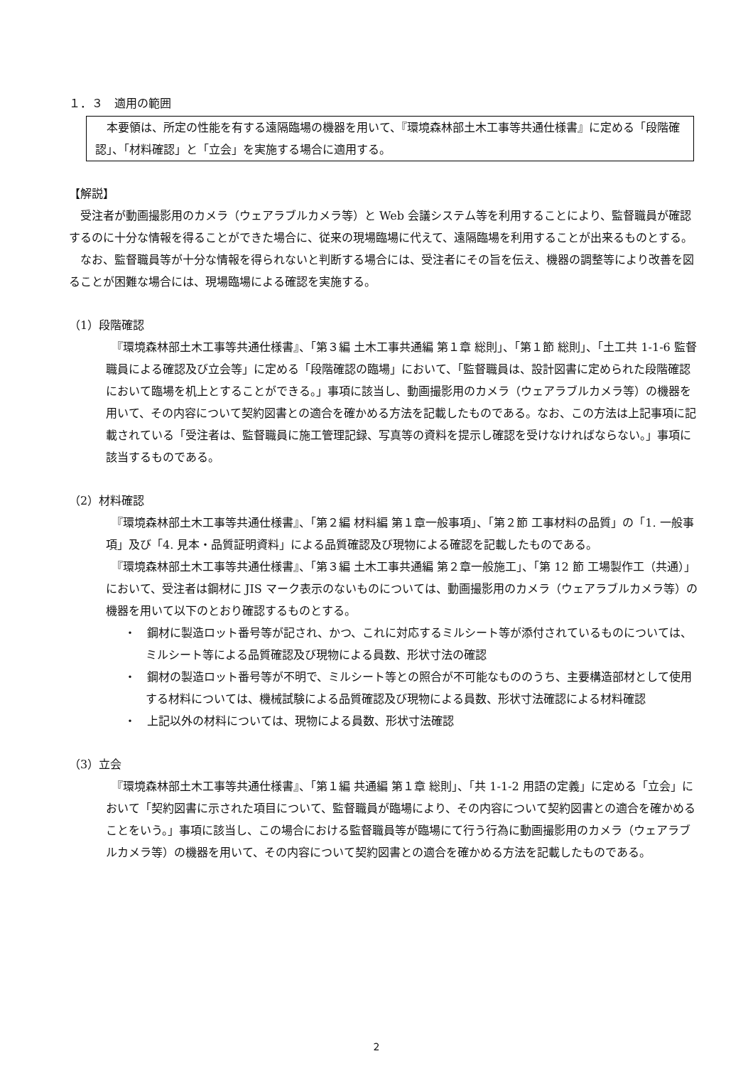１．３　適用の範囲
　本要領は、所定の性能を有する遠隔臨場の機器を用いて、『環境森林部土木工事等共通仕様書』に定める「段階確認」、「材料確認」と「立会」を実施する場合に適用する。
【解説】
　受注者が動画撮影用のカメラ（ウェアラブルカメラ等）と Web 会議システム等を利用することにより、監督職員が確認するのに十分な情報を得ることができた場合に、従来の現場臨場に代えて、遠隔臨場を利用することが出来るものとする。
　なお、監督職員等が十分な情報を得られないと判断する場合には、受注者にその旨を伝え、機器の調整等により改善を図ることが困難な場合には、現場臨場による確認を実施する。
（1）段階確認
　『環境森林部土木工事等共通仕様書』、「第３編 土木工事共通編 第１章 総則」、「第１節 総則」、「土工共 1-1-6 監督職員による確認及び立会等」に定める「段階確認の臨場」において、「監督職員は、設計図書に定められた段階確認において臨場を机上とすることができる。」事項に該当し、動画撮影用のカメラ（ウェアラブルカメラ等）の機器を用いて、その内容について契約図書との適合を確かめる方法を記載したものである。なお、この方法は上記事項に記載されている「受注者は、監督職員に施工管理記録、写真等の資料を提示し確認を受けなければならない。」事項に該当するものである。
（2）材料確認
　『環境森林部土木工事等共通仕様書』、「第２編 材料編 第１章一般事項」、「第２節 工事材料の品質」の「1. 一般事項」及び「4. 見本・品質証明資料」による品質確認及び現物による確認を記載したものである。
　『環境森林部土木工事等共通仕様書』、「第３編 土木工事共通編 第２章一般施工」、「第 12 節 工場製作工（共通）」において、受注者は鋼材に JIS マーク表示のないものについては、動画撮影用のカメラ（ウェアラブルカメラ等）の機器を用いて以下のとおり確認するものとする。
・　鋼材に製造ロット番号等が記され、かつ、これに対応するミルシート等が添付されているものについては、ミルシート等による品質確認及び現物による員数、形状寸法の確認
・　鋼材の製造ロット番号等が不明で、ミルシート等との照合が不可能なもののうち、主要構造部材として使用する材料については、機械試験による品質確認及び現物による員数、形状寸法確認による材料確認
・　上記以外の材料については、現物による員数、形状寸法確認
（3）立会
　『環境森林部土木工事等共通仕様書』、「第１編 共通編 第１章 総則」、「共 1-1-2 用語の定義」に定める「立会」において「契約図書に示された項目について、監督職員が臨場により、その内容について契約図書との適合を確かめることをいう。」事項に該当し、この場合における監督職員等が臨場にて行う行為に動画撮影用のカメラ（ウェアラブルカメラ等）の機器を用いて、その内容について契約図書との適合を確かめる方法を記載したものである。
2